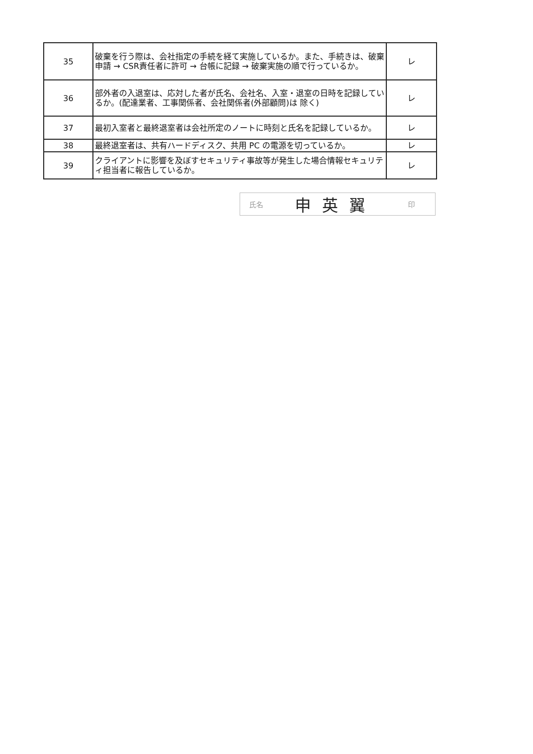| 35 | 破棄を行う際は、会社指定の手続を経て実施しているか。また、手続きは、破棄申請 → CSR責任者に許可 → 台帳に記録 → 破棄実施の順で行っているか。 | レ |
| 36 | 部外者の入退室は、応対した者が氏名、会社名、入室・退室の日時を記録しているか。(配達業者、工事関係者、会社関係者(外部顧問)は 除く) | レ |
| 37 | 最初入室者と最終退室者は会社所定のノートに時刻と氏名を記録しているか。 | レ |
| 38 | 最終退室者は、共有ハードディスク、共用 PC の電源を切っているか。 | レ |
| 39 | クライアントに影響を及ぼすセキュリティ事故等が発生した場合情報セキュリティ担当者に報告しているか。 | レ |
氏名 申英翼 印